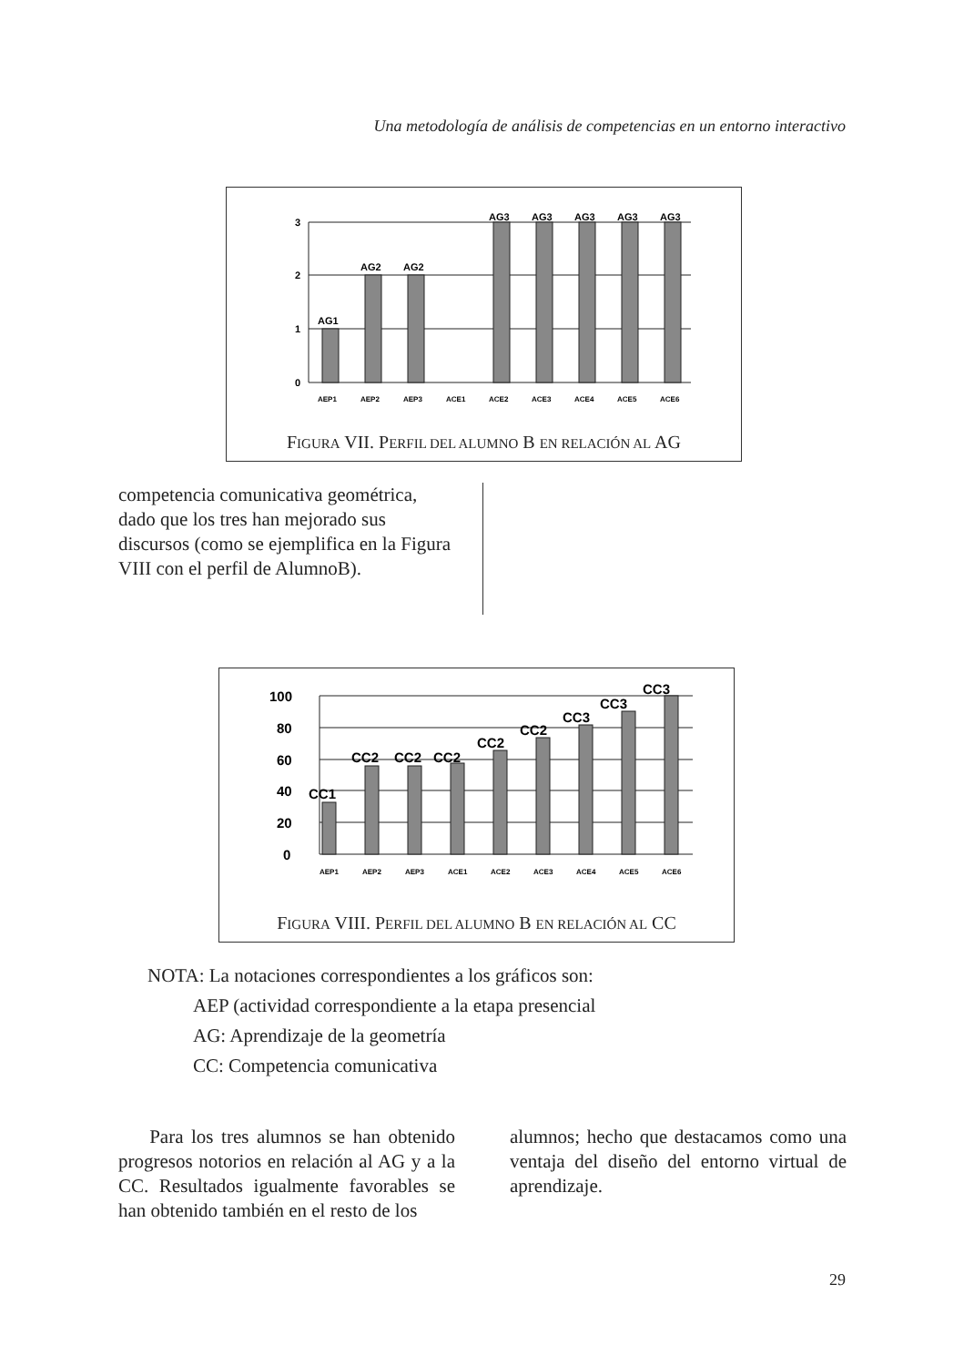Una metodología de análisis de competencias en un entorno interactivo
3
2
1
0
AG1
AG2
AG2
AG3
AG3
AG3
AG3
AG3
AEP1
AEP2
AEP3
ACE1
ACE2
ACE3
ACE4
ACE5
ACE6
FIGURA VII. PERFIL DEL ALUMNO B EN RELACIÓN AL AG
competencia comunicativa geométrica, dado que los tres han mejorado sus discursos (como se ejemplifica en la Figura VIII con el perfil de AlumnoB).
100
80
60
40
20
0
CC1
CC2
CC2
CC2
CC2
CC2
CC3
CC3
CC3
AEP1
AEP2
AEP3
ACE1
ACE2
ACE3
ACE4
ACE5
ACE6
FIGURA VIII. PERFIL DEL ALUMNO B EN RELACIÓN AL CC
NOTA: La notaciones correspondientes a los gráficos son:
AEP (actividad correspondiente a la etapa presencial
AG: Aprendizaje de la geometría
CC: Competencia comunicativa
Para los tres alumnos se han obtenido progresos notorios en relación al AG y a la CC. Resultados igualmente favorables se han obtenido también en el resto de los
alumnos; hecho que destacamos como una ventaja del diseño del entorno virtual de aprendizaje.
29